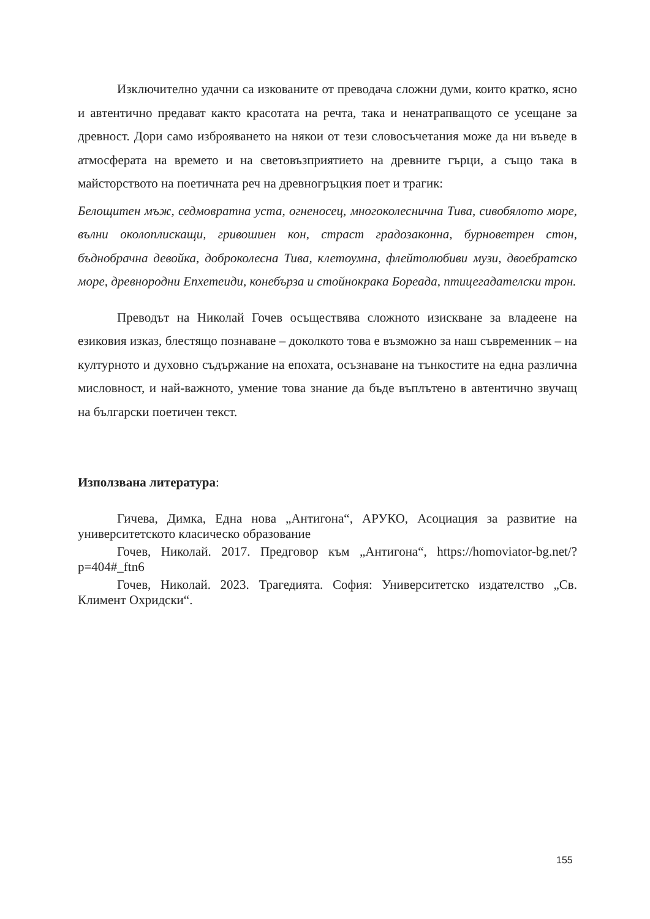Изключително удачни са изкованите от преводача сложни думи, които кратко, ясно и автентично предават както красотата на речта, така и ненатрапващото се усещане за древност. Дори само изброяването на някои от тези словосъчетания може да ни въведе в атмосферата на времето и на световъзприятието на древните гърци, а също така в майсторството на поетичната реч на древногръцкия поет и трагик:
Белощитен мъж, седмовратна уста, огненосец, многоколеснична Тива, сивобялото море, вълни околоплискащи, гривошиен кон, страст градозаконна, бурноветрен стон, бъднобрачна девойка, доброколесна Тива, клетоумна, флейтолюбиви музи, двоебратско море, древнородни Епхетеиди, конебърза и стойнокрака Бореада, птицегадателски трон.
Преводът на Николай Гочев осъществява сложното изискване за владеене на езиковия изказ, блестящо познаване – доколкото това е възможно за наш съвременник – на културното и духовно съдържание на епохата, осъзнаване на тънкостите на една различна мисловност, и най-важното, умение това знание да бъде въплътено в автентично звучащ на български поетичен текст.
Използвана литература:
Гичева, Димка, Една нова „Антигона“, АРУКО, Асоциация за развитие на университетското класическо образование
Гочев, Николай. 2017. Предговор към „Антигона“, https://homoviator-bg.net/?p=404#_ftn6
Гочев, Николай. 2023. Трагедията. София: Университетско издателство „Св. Климент Охридски“.
155